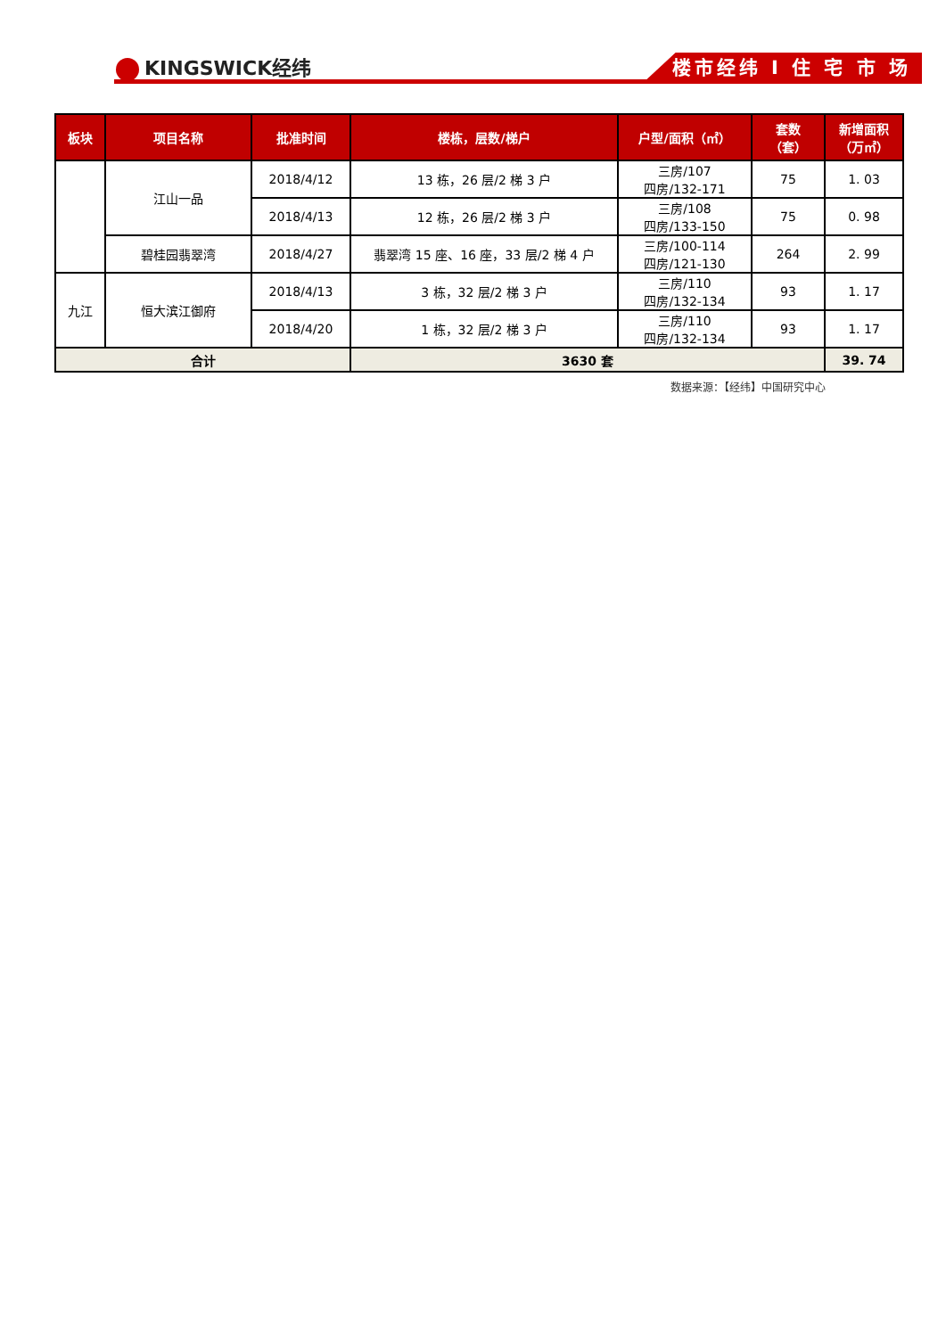KINGSWICK经纬 楼市经纬 I 住 宅 市 场
| 板块 | 项目名称 | 批准时间 | 楼栋，层数/梯户 | 户型/面积（㎡） | 套数 （套） | 新增面积 （万㎡） |
| --- | --- | --- | --- | --- | --- | --- |
| | 江山一品 | 2018/4/12 | 13 栋，26 层/2 梯 3 户 | 三房/107 四房/132-171 | 75 | 1. 03 |
| | | 2018/4/13 | 12 栋，26 层/2 梯 3 户 | 三房/108 四房/133-150 | 75 | 0. 98 |
| | 碧桂园翡翠湾 | 2018/4/27 | 翡翠湾 15 座、16 座，33 层/2 梯 4 户 | 三房/100-114 四房/121-130 | 264 | 2. 99 |
| 九江 | 恒大滨江御府 | 2018/4/13 | 3 栋，32 层/2 梯 3 户 | 三房/110 四房/132-134 | 93 | 1. 17 |
| | | 2018/4/20 | 1 栋，32 层/2 梯 3 户 | 三房/110 四房/132-134 | 93 | 1. 17 |
| 合计 | | | 3630 套 | | | 39. 74 |
数据来源：【经纬】中国研究中心